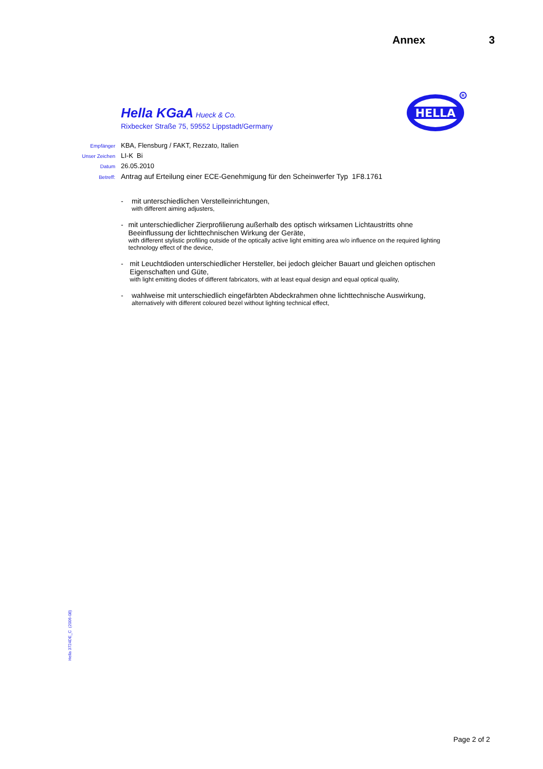Annex 3
Hella KGaA Hueck & Co.
Rixbecker Straße 75, 59552 Lippstadt/Germany
HELLA
R
Empfänger KBA, Flensburg / FAKT, Rezzato, Italien
Unser Zeichen LI-K Bi
Datum 26.05.2010
Betreff: Antrag auf Erteilung einer ECE-Genehmigung für den Scheinwerfer Typ 1F8.1761
- mit unterschiedlichen Verstelleinrichtungen,
with different aiming adjusters,
- mit unterschiedlicher Zierprofilierung außerhalb des optisch wirksamen Lichtaustritts ohne Beeinflussung der lichttechnischen Wirkung der Geräte,
with different stylistic profiling outside of the optically active light emitting area w/o influence on the required lighting technology effect of the device,
- mit Leuchtdioden unterschiedlicher Hersteller, bei jedoch gleicher Bauart und gleichen optischen Eigenschaften und Güte,
with light emitting diodes of different fabricators, with at least equal design and equal optical quality,
- wahlweise mit unterschiedlich eingefärbten Abdeckrahmen ohne lichttechnische Auswirkung,
alternatively with different coloured bezel without lighting technical effect,
Hella 3724DE_C (2006-08)
Page 2 of 2